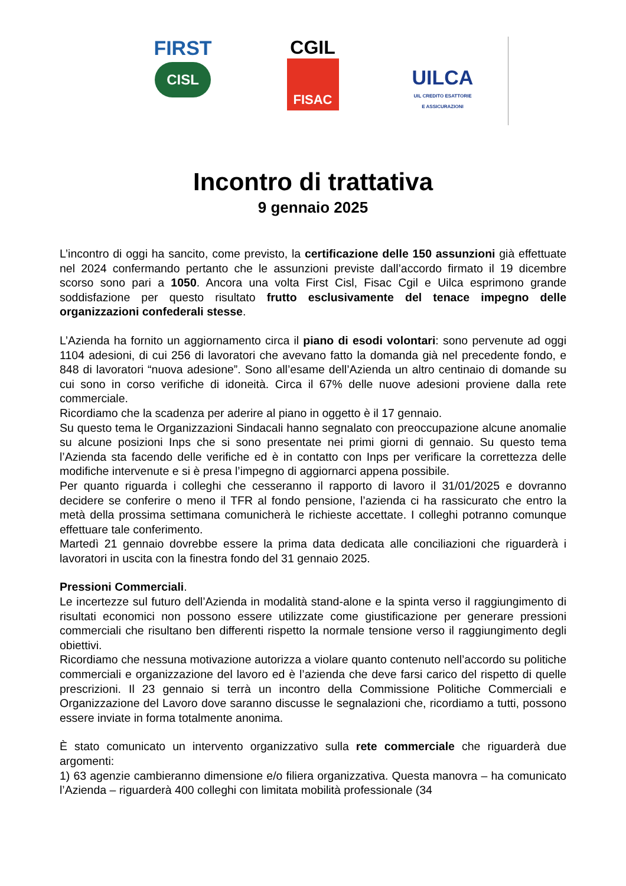FIRST
CISL
CGIL
FISAC
UILCA
UIL CREDITO ESATTORIE
E ASSICURAZIONI
Incontro di trattativa
9 gennaio 2025
L’incontro di oggi ha sancito, come previsto, la certificazione delle 150 assunzioni già effettuate nel 2024 confermando pertanto che le assunzioni previste dall’accordo firmato il 19 dicembre scorso sono pari a 1050. Ancora una volta First Cisl, Fisac Cgil e Uilca esprimono grande soddisfazione per questo risultato frutto esclusivamente del tenace impegno delle organizzazioni confederali stesse.
L’Azienda ha fornito un aggiornamento circa il piano di esodi volontari: sono pervenute ad oggi 1104 adesioni, di cui 256 di lavoratori che avevano fatto la domanda già nel precedente fondo, e 848 di lavoratori “nuova adesione”. Sono all’esame dell’Azienda un altro centinaio di domande su cui sono in corso verifiche di idoneità. Circa il 67% delle nuove adesioni proviene dalla rete commerciale.
Ricordiamo che la scadenza per aderire al piano in oggetto è il 17 gennaio.
Su questo tema le Organizzazioni Sindacali hanno segnalato con preoccupazione alcune anomalie su alcune posizioni Inps che si sono presentate nei primi giorni di gennaio. Su questo tema l’Azienda sta facendo delle verifiche ed è in contatto con Inps per verificare la correttezza delle modifiche intervenute e si è presa l’impegno di aggiornarci appena possibile.
Per quanto riguarda i colleghi che cesseranno il rapporto di lavoro il 31/01/2025 e dovranno decidere se conferire o meno il TFR al fondo pensione, l’azienda ci ha rassicurato che entro la metà della prossima settimana comunicherà le richieste accettate. I colleghi potranno comunque effettuare tale conferimento.
Martedì 21 gennaio dovrebbe essere la prima data dedicata alle conciliazioni che riguarderà i lavoratori in uscita con la finestra fondo del 31 gennaio 2025.
Pressioni Commerciali.
Le incertezze sul futuro dell’Azienda in modalità stand-alone e la spinta verso il raggiungimento di risultati economici non possono essere utilizzate come giustificazione per generare pressioni commerciali che risultano ben differenti rispetto la normale tensione verso il raggiungimento degli obiettivi.
Ricordiamo che nessuna motivazione autorizza a violare quanto contenuto nell’accordo su politiche commerciali e organizzazione del lavoro ed è l’azienda che deve farsi carico del rispetto di quelle prescrizioni. Il 23 gennaio si terrà un incontro della Commissione Politiche Commerciali e Organizzazione del Lavoro dove saranno discusse le segnalazioni che, ricordiamo a tutti, possono essere inviate in forma totalmente anonima.
È stato comunicato un intervento organizzativo sulla rete commerciale che riguarderà due argomenti:
1) 63 agenzie cambieranno dimensione e/o filiera organizzativa. Questa manovra – ha comunicato l’Azienda – riguarderà 400 colleghi con limitata mobilità professionale (34